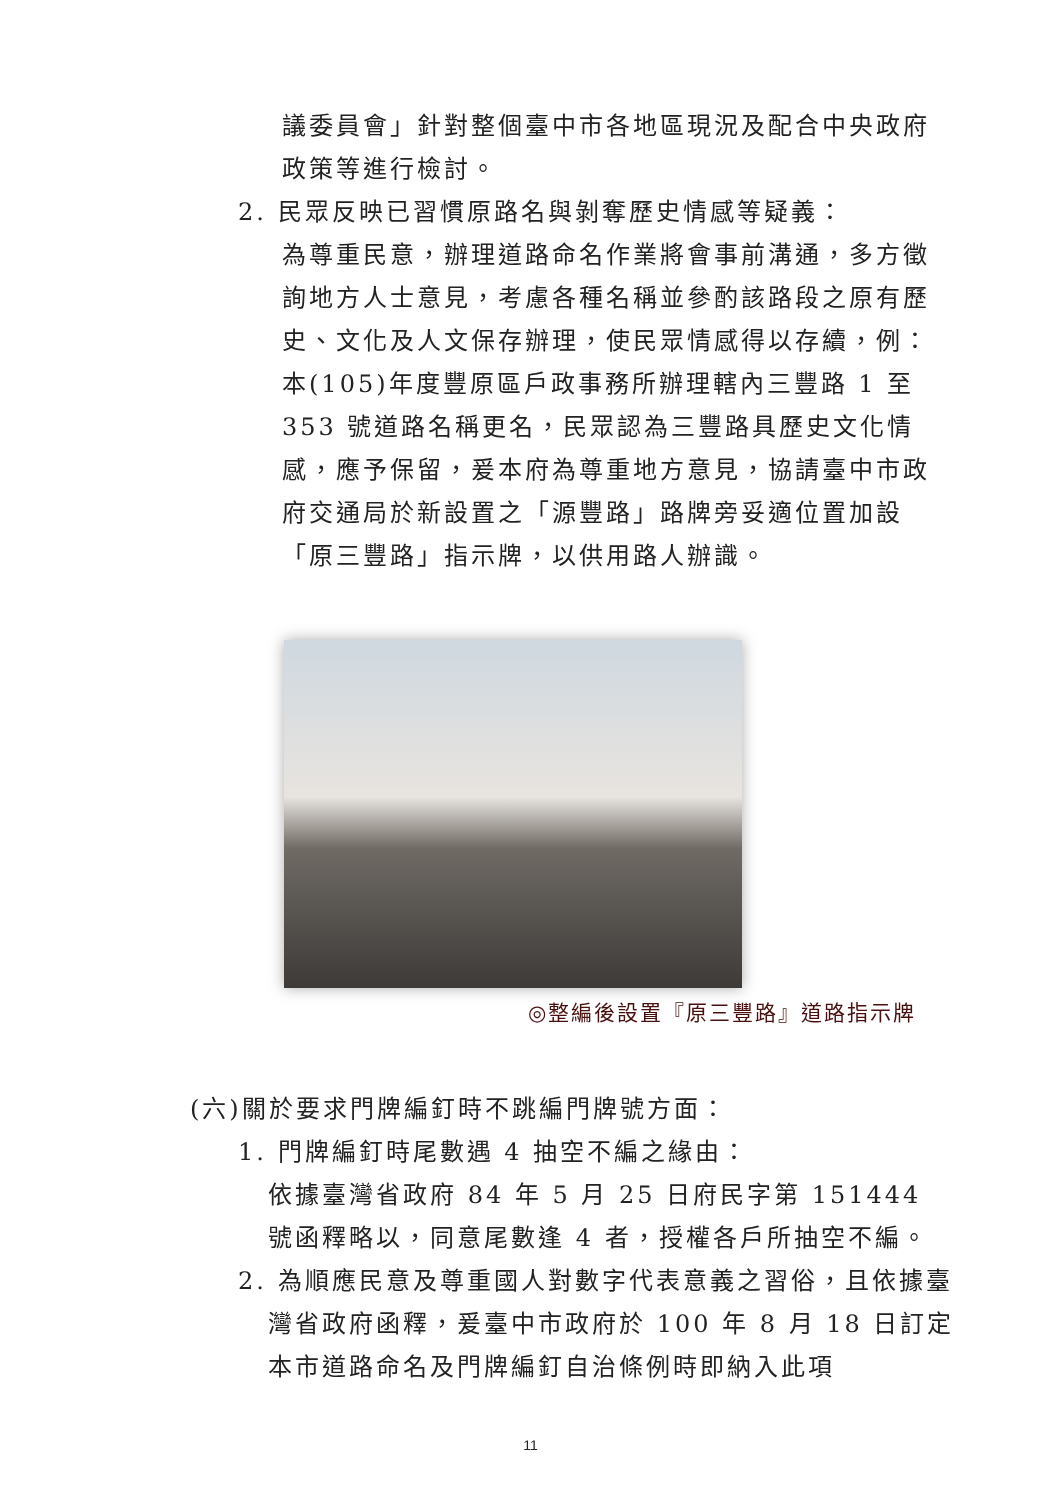議委員會」針對整個臺中市各地區現況及配合中央政府政策等進行檢討。
2. 民眾反映已習慣原路名與剝奪歷史情感等疑義：
為尊重民意，辦理道路命名作業將會事前溝通，多方徵詢地方人士意見，考慮各種名稱並參酌該路段之原有歷史、文化及人文保存辦理，使民眾情感得以存續，例：本(105)年度豐原區戶政事務所辦理轄內三豐路 1 至 353 號道路名稱更名，民眾認為三豐路具歷史文化情感，應予保留，爰本府為尊重地方意見，協請臺中市政府交通局於新設置之「源豐路」路牌旁妥適位置加設「原三豐路」指示牌，以供用路人辦識。
◎整編後設置『原三豐路』道路指示牌
(六)關於要求門牌編釘時不跳編門牌號方面：
1. 門牌編釘時尾數遇 4 抽空不編之緣由：
依據臺灣省政府 84 年 5 月 25 日府民字第 151444 號函釋略以，同意尾數逢 4 者，授權各戶所抽空不編。
2. 為順應民意及尊重國人對數字代表意義之習俗，且依據臺灣省政府函釋，爰臺中市政府於 100 年 8 月 18 日訂定本市道路命名及門牌編釘自治條例時即納入此項
11